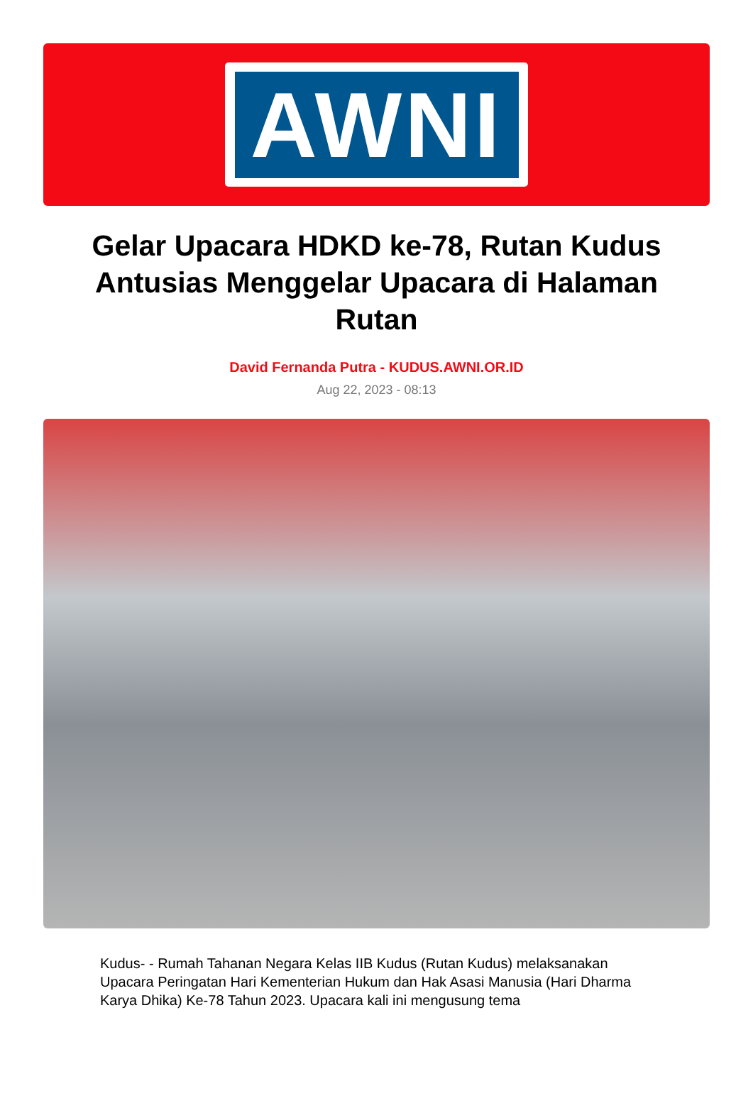AWNI
Gelar Upacara HDKD ke-78, Rutan Kudus Antusias Menggelar Upacara di Halaman Rutan
David Fernanda Putra - KUDUS.AWNI.OR.ID
Aug 22, 2023 - 08:13
Kudus- - Rumah Tahanan Negara Kelas IIB Kudus (Rutan Kudus) melaksanakan Upacara Peringatan Hari Kementerian Hukum dan Hak Asasi Manusia (Hari Dharma Karya Dhika) Ke-78 Tahun 2023. Upacara kali ini mengusung tema